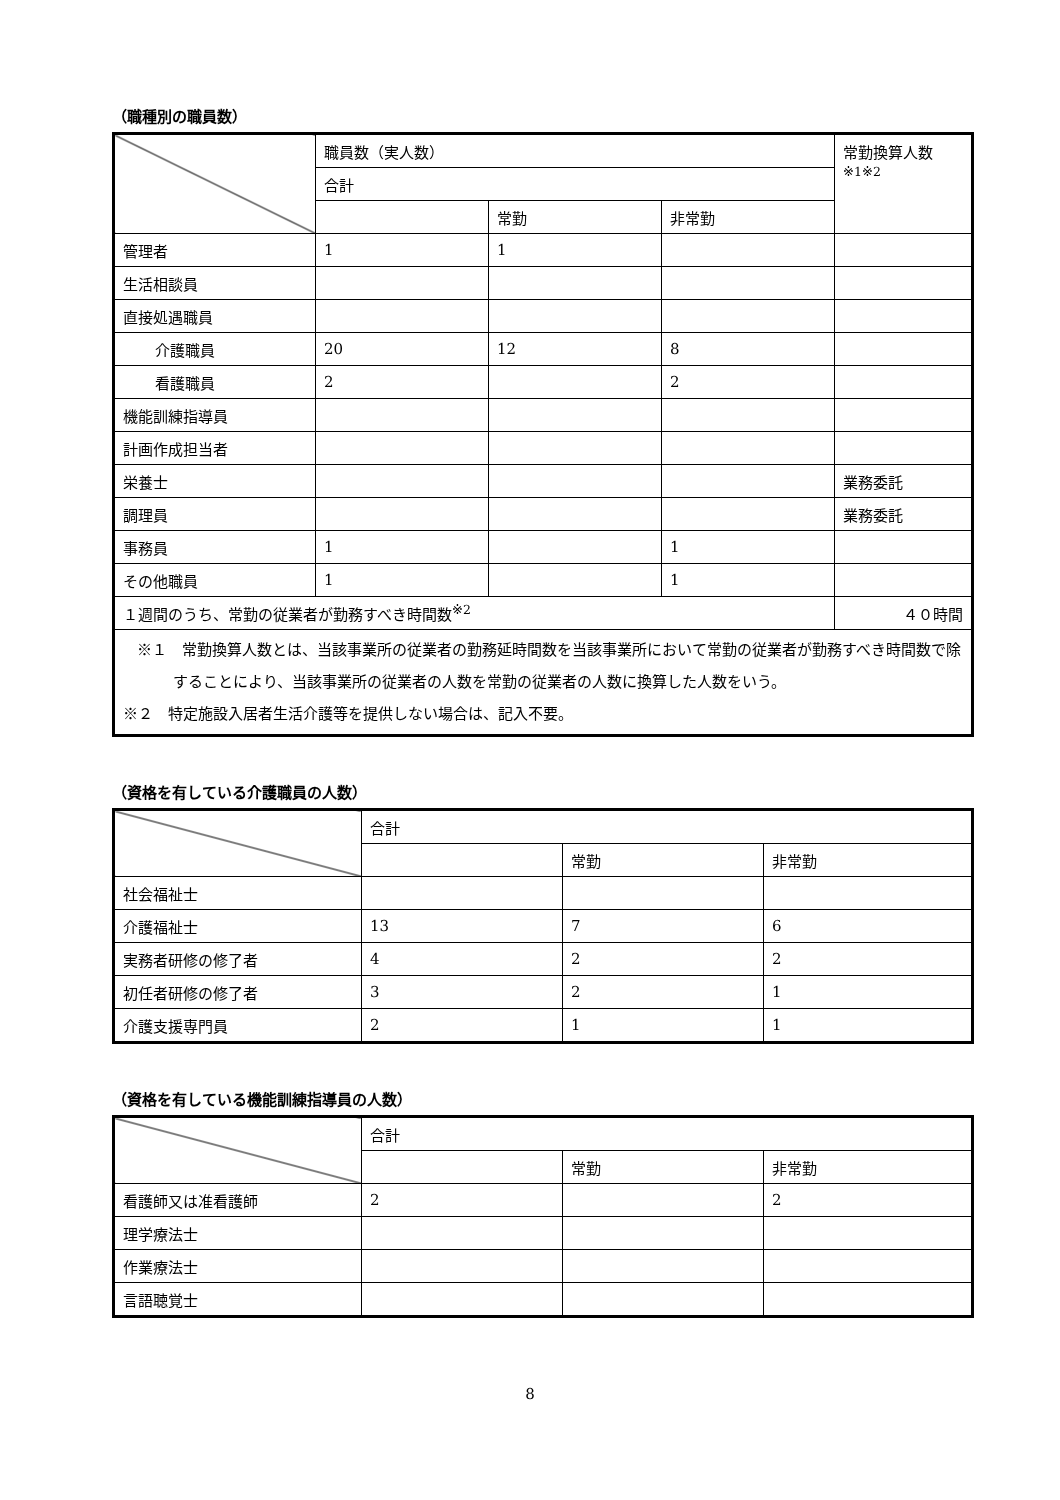（職種別の職員数）
| | 職員数（実人数） | | | 常勤換算人数 ※1※2 |
| | 合計 | | | |
| | | 常勤 | 非常勤 | |
| 管理者 | 1 | 1 | | |
| 生活相談員 | | | | |
| 直接処遇職員 | | | | |
| 介護職員 | 20 | 12 | 8 | |
| 看護職員 | 2 | | 2 | |
| 機能訓練指導員 | | | | |
| 計画作成担当者 | | | | |
| 栄養士 | | | | 業務委託 |
| 調理員 | | | | 業務委託 |
| 事務員 | 1 | | 1 | |
| その他職員 | 1 | | 1 | |
| １週間のうち、常勤の従業者が勤務すべき時間数<sup>※2</sup> | | | | ４０時間 |
| ※１ 常勤換算人数とは、当該事業所の従業者の勤務延時間数を当該事業所において常勤の従業者が勤務すべき時間数で除することにより、当該事業所の従業者の人数を常勤の従業者の人数に換算した人数をいう。 ※２ 特定施設入居者生活介護等を提供しない場合は、記入不要。 | | | | |
（資格を有している介護職員の人数）
| | 合計 | | |
| | | 常勤 | 非常勤 |
| 社会福祉士 | | | |
| 介護福祉士 | 13 | 7 | 6 |
| 実務者研修の修了者 | 4 | 2 | 2 |
| 初任者研修の修了者 | 3 | 2 | 1 |
| 介護支援専門員 | 2 | 1 | 1 |
（資格を有している機能訓練指導員の人数）
| | 合計 | | |
| | | 常勤 | 非常勤 |
| 看護師又は准看護師 | 2 | | 2 |
| 理学療法士 | | | |
| 作業療法士 | | | |
| 言語聴覚士 | | | |
8